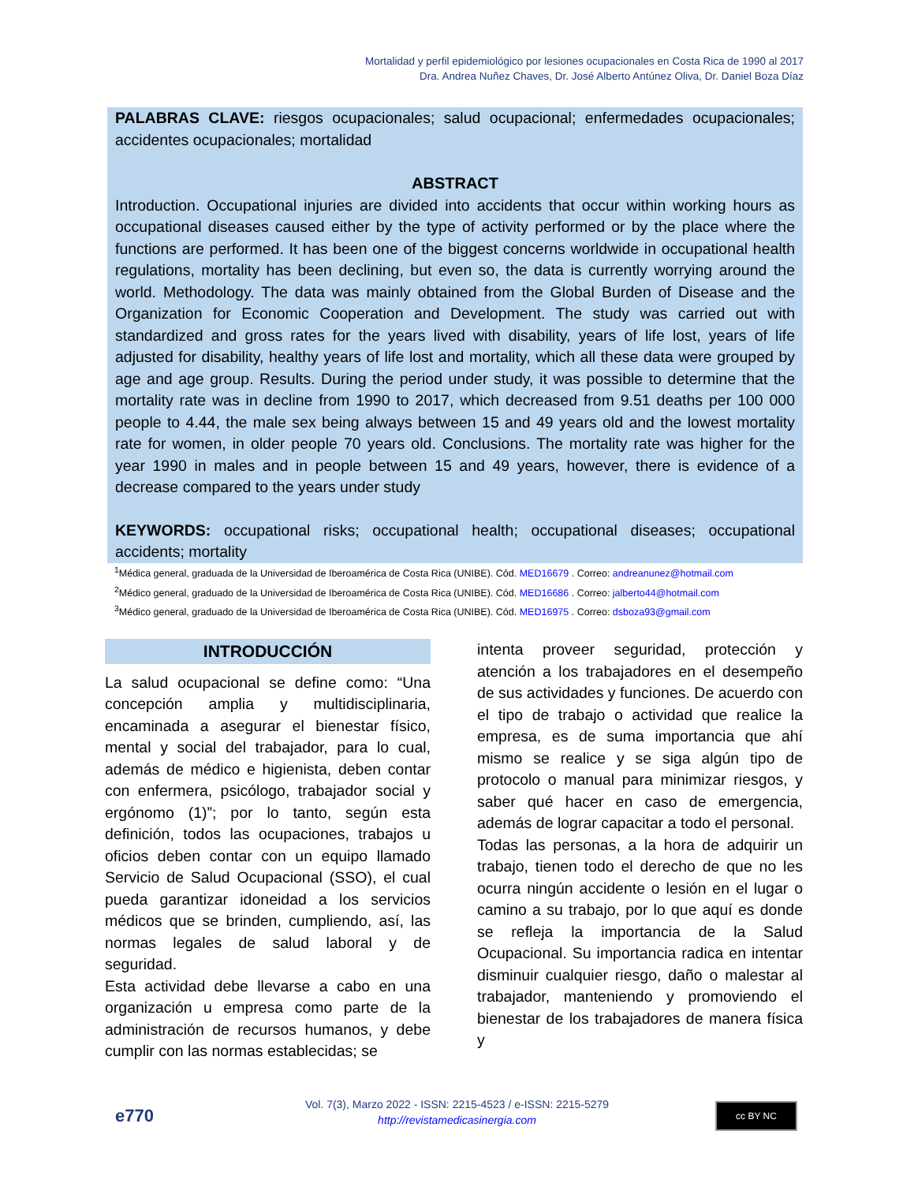Mortalidad y perfil epidemiológico por lesiones ocupacionales en Costa Rica de 1990 al 2017
Dra. Andrea Nuñez Chaves, Dr. José Alberto Antúnez Oliva, Dr. Daniel Boza Díaz
PALABRAS CLAVE: riesgos ocupacionales; salud ocupacional; enfermedades ocupacionales; accidentes ocupacionales; mortalidad
ABSTRACT
Introduction. Occupational injuries are divided into accidents that occur within working hours as occupational diseases caused either by the type of activity performed or by the place where the functions are performed. It has been one of the biggest concerns worldwide in occupational health regulations, mortality has been declining, but even so, the data is currently worrying around the world. Methodology. The data was mainly obtained from the Global Burden of Disease and the Organization for Economic Cooperation and Development. The study was carried out with standardized and gross rates for the years lived with disability, years of life lost, years of life adjusted for disability, healthy years of life lost and mortality, which all these data were grouped by age and age group. Results. During the period under study, it was possible to determine that the mortality rate was in decline from 1990 to 2017, which decreased from 9.51 deaths per 100 000 people to 4.44, the male sex being always between 15 and 49 years old and the lowest mortality rate for women, in older people 70 years old. Conclusions. The mortality rate was higher for the year 1990 in males and in people between 15 and 49 years, however, there is evidence of a decrease compared to the years under study
KEYWORDS: occupational risks; occupational health; occupational diseases; occupational accidents; mortality
<sup>1</sup> Médica general, graduada de la Universidad de Iberoamérica de Costa Rica (UNIBE). Cód. MED16679 . Correo: andreanunez@hotmail.com
<sup>2</sup> Médico general, graduado de la Universidad de Iberoamérica de Costa Rica (UNIBE). Cód. MED16686 . Correo: jalberto44@hotmail.com
<sup>3</sup> Médico general, graduado de la Universidad de Iberoamérica de Costa Rica (UNIBE). Cód. MED16975 . Correo: dsboza93@gmail.com
INTRODUCCIÓN
La salud ocupacional se define como: “Una concepción amplia y multidisciplinaria, encaminada a asegurar el bienestar físico, mental y social del trabajador, para lo cual, además de médico e higienista, deben contar con enfermera, psicólogo, trabajador social y ergónomo (1)”; por lo tanto, según esta definición, todos las ocupaciones, trabajos u oficios deben contar con un equipo llamado Servicio de Salud Ocupacional (SSO), el cual pueda garantizar idoneidad a los servicios médicos que se brinden, cumpliendo, así, las normas legales de salud laboral y de seguridad.
Esta actividad debe llevarse a cabo en una organización u empresa como parte de la administración de recursos humanos, y debe cumplir con las normas establecidas; se
intenta proveer seguridad, protección y atención a los trabajadores en el desempeño de sus actividades y funciones. De acuerdo con el tipo de trabajo o actividad que realice la empresa, es de suma importancia que ahí mismo se realice y se siga algún tipo de protocolo o manual para minimizar riesgos, y saber qué hacer en caso de emergencia, además de lograr capacitar a todo el personal.
Todas las personas, a la hora de adquirir un trabajo, tienen todo el derecho de que no les ocurra ningún accidente o lesión en el lugar o camino a su trabajo, por lo que aquí es donde se refleja la importancia de la Salud Ocupacional. Su importancia radica en intentar disminuir cualquier riesgo, daño o malestar al trabajador, manteniendo y promoviendo el bienestar de los trabajadores de manera física y
e770
Vol. 7(3), Marzo 2022 - ISSN: 2215-4523 / e-ISSN: 2215-5279
http://revistamedicasinergia.com
cc BY NC